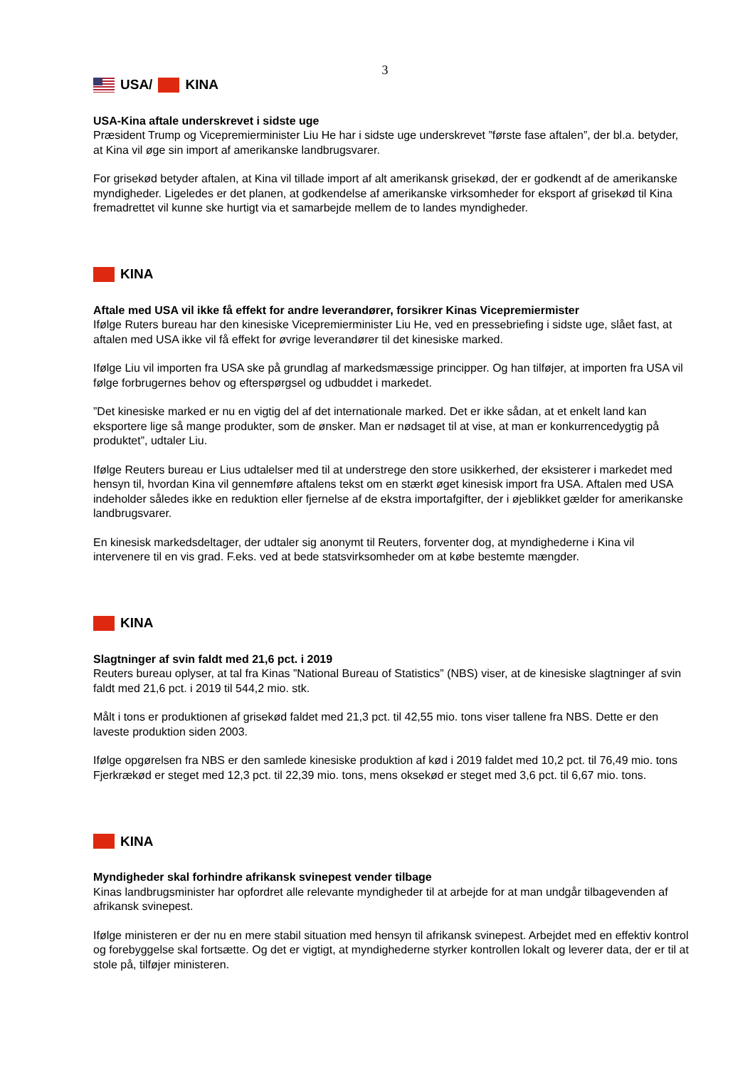3
USA/ KINA
USA-Kina aftale underskrevet i sidste uge
Præsident Trump og Vicepremierminister Liu He har i sidste uge underskrevet ”første fase aftalen”, der bl.a. betyder, at Kina vil øge sin import af amerikanske landbrugsvarer.
For grisekød betyder aftalen, at Kina vil tillade import af alt amerikansk grisekød, der er godkendt af de amerikanske myndigheder. Ligeledes er det planen, at godkendelse af amerikanske virksomheder for eksport af grisekød til Kina fremadrettet vil kunne ske hurtigt via et samarbejde mellem de to landes myndigheder.
KINA
Aftale med USA vil ikke få effekt for andre leverandører, forsikrer Kinas Vicepremiermister
Ifølge Ruters bureau har den kinesiske Vicepremierminister Liu He, ved en pressebriefing i sidste uge, slået fast, at aftalen med USA ikke vil få effekt for øvrige leverandører til det kinesiske marked.
Ifølge Liu vil importen fra USA ske på grundlag af markedsmæssige principper. Og han tilføjer, at importen fra USA vil følge forbrugernes behov og efterspørgsel og udbuddet i markedet.
”Det kinesiske marked er nu en vigtig del af det internationale marked. Det er ikke sådan, at et enkelt land kan eksportere lige så mange produkter, som de ønsker. Man er nødsaget til at vise, at man er konkurrencedygtig på produktet”, udtaler Liu.
Ifølge Reuters bureau er Lius udtalelser med til at understrege den store usikkerhed, der eksisterer i markedet med hensyn til, hvordan Kina vil gennemføre aftalens tekst om en stærkt øget kinesisk import fra USA. Aftalen med USA indeholder således ikke en reduktion eller fjernelse af de ekstra importafgifter, der i øjeblikket gælder for amerikanske landbrugsvarer.
En kinesisk markedsdeltager, der udtaler sig anonymt til Reuters, forventer dog, at myndighederne i Kina vil intervenere til en vis grad. F.eks. ved at bede statsvirksomheder om at købe bestemte mængder.
KINA
Slagtninger af svin faldt med 21,6 pct. i 2019
Reuters bureau oplyser, at tal fra Kinas ”National Bureau of Statistics” (NBS) viser, at de kinesiske slagtninger af svin faldt med 21,6 pct. i 2019 til 544,2 mio. stk.
Målt i tons er produktionen af grisekød faldet med 21,3 pct. til 42,55 mio. tons viser tallene fra NBS. Dette er den laveste produktion siden 2003.
Ifølge opgørelsen fra NBS er den samlede kinesiske produktion af kød i 2019 faldet med 10,2 pct. til 76,49 mio. tons Fjerkrækød er steget med 12,3 pct. til 22,39 mio. tons, mens oksekød er steget med 3,6 pct. til 6,67 mio. tons.
KINA
Myndigheder skal forhindre afrikansk svinepest vender tilbage
Kinas landbrugsminister har opfordret alle relevante myndigheder til at arbejde for at man undgår tilbagevenden af afrikansk svinepest.
Ifølge ministeren er der nu en mere stabil situation med hensyn til afrikansk svinepest. Arbejdet med en effektiv kontrol og forebyggelse skal fortsætte. Og det er vigtigt, at myndighederne styrker kontrollen lokalt og leverer data, der er til at stole på, tilføjer ministeren.